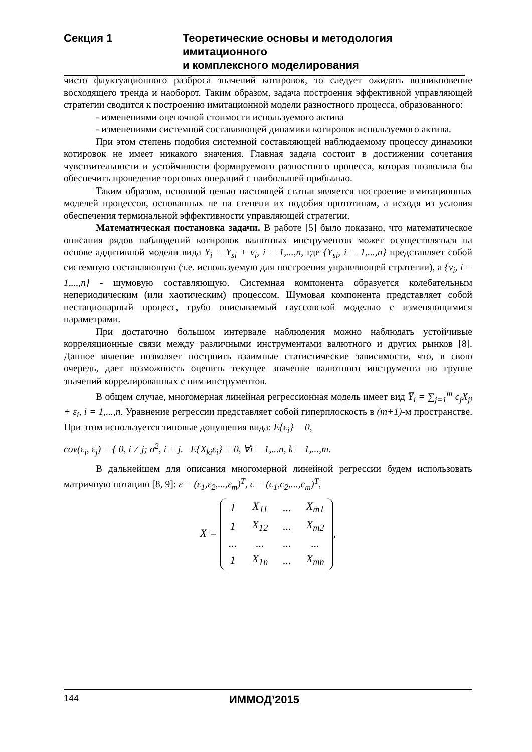Секция 1 Теоретические основы и методология имитационного
и комплексного моделирования
чисто флуктуационного разброса значений котировок, то следует ожидать возникновение восходящего тренда и наоборот. Таким образом, задача построения эффективной управляющей стратегии сводится к построению имитационной модели разностного процесса, образованного:
- изменениями оценочной стоимости используемого актива
- изменениями системной составляющей динамики котировок используемого актива.
При этом степень подобия системной составляющей наблюдаемому процессу динамики котировок не имеет никакого значения. Главная задача состоит в достижении сочетания чувствительности и устойчивости формируемого разностного процесса, которая позволила бы обеспечить проведение торговых операций с наибольшей прибылью.
Таким образом, основной целью настоящей статьи является построение имитационных моделей процессов, основанных не на степени их подобия прототипам, а исходя из условия обеспечения терминальной эффективности управляющей стратегии.
Математическая постановка задачи. В работе [5] было показано, что математическое описания рядов наблюдений котировок валютных инструментов может осуществляться на основе аддитивной модели вида Y<sub>i</sub> = Y<sub>si</sub> + v<sub>i</sub>, i = 1,...,n, где {Y<sub>si</sub>, i = 1,...,n} представляет собой системную составляющую (т.е. используемую для построения управляющей стратегии), а {v<sub>i</sub>, i = 1,...,n} - шумовую составляющую. Системная компонента образуется колебательным непериодическим (или хаотическим) процессом. Шумовая компонента представляет собой нестационарный процесс, грубо описываемый гауссовской моделью с изменяющимися параметрами.
При достаточно большом интервале наблюдения можно наблюдать устойчивые корреляционные связи между различными инструментами валютного и других рынков [8]. Данное явление позволяет построить взаимные статистические зависимости, что, в свою очередь, дает возможность оценить текущее значение валютного инструмента по группе значений коррелированных с ним инструментов.
В общем случае, многомерная линейная регрессионная модель имеет вид Y̅<sub>i</sub> = ∑<sub>j=1</sub><sup>m</sup> c<sub>j</sub>X<sub>ji</sub> + ε<sub>i</sub>, i = 1,...,n. Уравнение регрессии представляет собой гиперплоскость в (m+1)-м пространстве. При этом используется типовые допущения вида: E{ε<sub>i</sub>} = 0,
cov(ε<sub>i</sub>, ε<sub>j</sub>) = { 0, i ≠ j; σ<sup>2</sup>, i = j. E{X<sub>ki</sub>ε<sub>i</sub>} = 0, ∀i = 1,...n, k = 1,...,m.
В дальнейшем для описания многомерной линейной регрессии будем использовать матричную нотацию [8, 9]: ε = (ε<sub>1</sub>,ε<sub>2</sub>,...,ε<sub>m</sub>)<sup>T</sup>, c = (c<sub>1</sub>,c<sub>2</sub>,...,c<sub>m</sub>)<sup>T</sup>,
X =
| 1 | X<sub>11</sub> | ... | X<sub>m1</sub> |
| 1 | X<sub>12</sub> | ... | X<sub>m2</sub> |
| ... | ... | ... | ... |
| 1 | X<sub>1n</sub> | ... | X<sub>mn</sub> |
,
144 ИММОД’2015